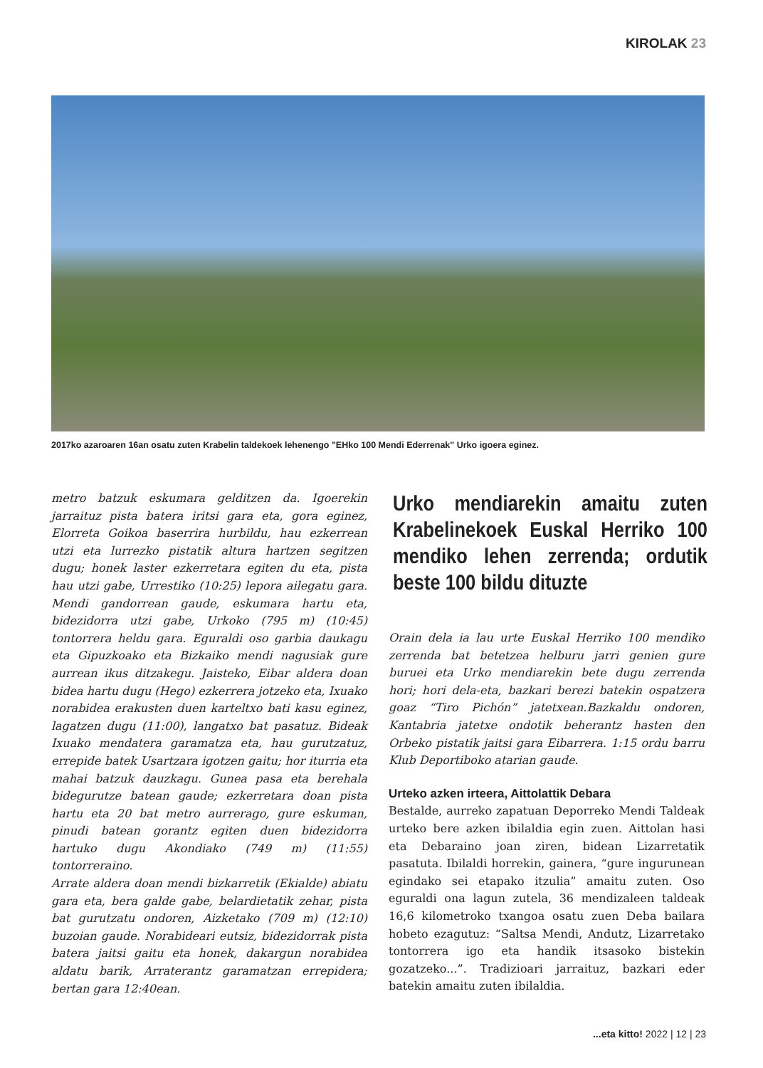KIROLAK 23
2017ko azaroaren 16an osatu zuten Krabelin taldekoek lehenengo "EHko 100 Mendi Ederrenak" Urko igoera eginez.
metro batzuk eskumara gelditzen da. Igoerekin jarraituz pista batera iritsi gara eta, gora eginez, Elorreta Goikoa baserrira hurbildu, hau ezkerrean utzi eta lurrezko pistatik altura hartzen segitzen dugu; honek laster ezkerretara egiten du eta, pista hau utzi gabe, Urrestiko (10:25) lepora ailegatu gara. Mendi gandorrean gaude, eskumara hartu eta, bidezidorra utzi gabe, Urkoko (795 m) (10:45) tontorrera heldu gara. Eguraldi oso garbia daukagu eta Gipuzkoako eta Bizkaiko mendi nagusiak gure aurrean ikus ditzakegu. Jaisteko, Eibar aldera doan bidea hartu dugu (Hego) ezkerrera jotzeko eta, Ixuako norabidea erakusten duen karteltxo bati kasu eginez, lagatzen dugu (11:00), langatxo bat pasatuz. Bideak Ixuako mendatera garamatza eta, hau gurutzatuz, errepide batek Usartzara igotzen gaitu; hor iturria eta mahai batzuk dauzkagu. Gunea pasa eta berehala bidegurutze batean gaude; ezkerretara doan pista hartu eta 20 bat metro aurrerago, gure eskuman, pinudi batean gorantz egiten duen bidezidorra hartuko dugu Akondiako (749 m) (11:55) tontorreraino.
Arrate aldera doan mendi bizkarretik (Ekialde) abiatu gara eta, bera galde gabe, belardietatik zehar, pista bat gurutzatu ondoren, Aizketako (709 m) (12:10) buzoian gaude. Norabideari eutsiz, bidezidorrak pista batera jaitsi gaitu eta honek, dakargun norabidea aldatu barik, Arraterantz garamatzan errepidera; bertan gara 12:40ean.
Urko mendiarekin amaitu zuten Krabelinekoek Euskal Herriko 100 mendiko lehen zerrenda; ordutik beste 100 bildu dituzte
Orain dela ia lau urte Euskal Herriko 100 mendiko zerrenda bat betetzea helburu jarri genien gure buruei eta Urko mendiarekin bete dugu zerrenda hori; hori dela-eta, bazkari berezi batekin ospatzera goaz “Tiro Pichón” jatetxean.Bazkaldu ondoren, Kantabria jatetxe ondotik beherantz hasten den Orbeko pistatik jaitsi gara Eibarrera. 1:15 ordu barru Klub Deportiboko atarian gaude.
Urteko azken irteera, Aittolattik Debara
Bestalde, aurreko zapatuan Deporreko Mendi Taldeak urteko bere azken ibilaldia egin zuen. Aittolan hasi eta Debaraino joan ziren, bidean Lizarretatik pasatuta. Ibilaldi horrekin, gainera, “gure ingurunean egindako sei etapako itzulia” amaitu zuten. Oso eguraldi ona lagun zutela, 36 mendizaleen taldeak 16,6 kilometroko txangoa osatu zuen Deba bailara hobeto ezagutuz: “Saltsa Mendi, Andutz, Lizarretako tontorrera igo eta handik itsasoko bistekin gozatzeko...”. Tradizioari jarraituz, bazkari eder batekin amaitu zuten ibilaldia.
...eta kitto! 2022 | 12 | 23